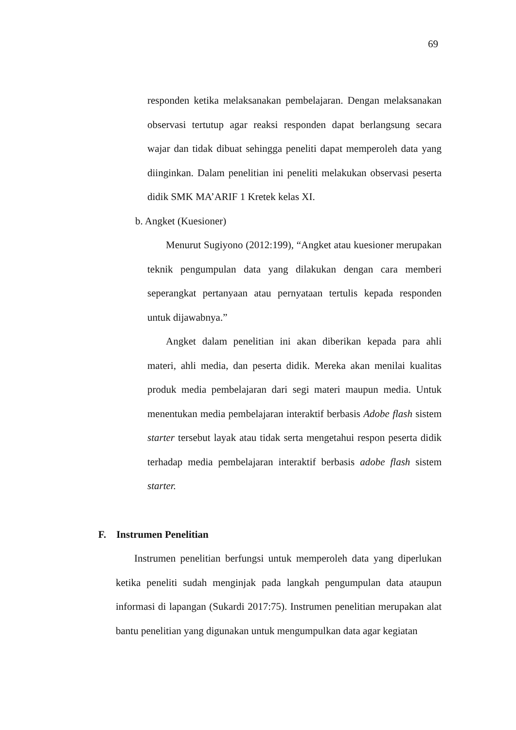69
responden ketika melaksanakan pembelajaran. Dengan melaksanakan observasi tertutup agar reaksi responden dapat berlangsung secara wajar dan tidak dibuat sehingga peneliti dapat memperoleh data yang diinginkan. Dalam penelitian ini peneliti melakukan observasi peserta didik SMK MA’ARIF 1 Kretek kelas XI.
b. Angket (Kuesioner)
Menurut Sugiyono (2012:199), “Angket atau kuesioner merupakan teknik pengumpulan data yang dilakukan dengan cara memberi seperangkat pertanyaan atau pernyataan tertulis kepada responden untuk dijawabnya.”
Angket dalam penelitian ini akan diberikan kepada para ahli materi, ahli media, dan peserta didik. Mereka akan menilai kualitas produk media pembelajaran dari segi materi maupun media. Untuk menentukan media pembelajaran interaktif berbasis Adobe flash sistem starter tersebut layak atau tidak serta mengetahui respon peserta didik terhadap media pembelajaran interaktif berbasis adobe flash sistem starter.
F. Instrumen Penelitian
Instrumen penelitian berfungsi untuk memperoleh data yang diperlukan ketika peneliti sudah menginjak pada langkah pengumpulan data ataupun informasi di lapangan (Sukardi 2017:75). Instrumen penelitian merupakan alat bantu penelitian yang digunakan untuk mengumpulkan data agar kegiatan